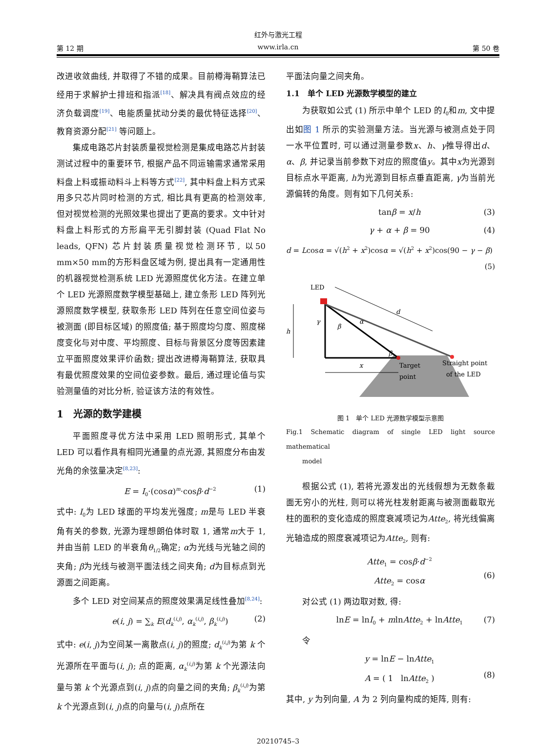红外与激光工程
第 12 期 www.irla.cn 第 50 卷
改进收敛曲线, 并取得了不错的成果。目前樽海鞘算法已经用于求解护士排班和指派<sup>[18]</sup>、解决具有阀点效应的经济负载调度<sup>[19]</sup>、电能质量扰动分类的最优特征选择<sup>[20]</sup>、教育资源分配<sup>[21]</sup> 等问题上。
集成电路芯片封装质量视觉检测是集成电路芯片封装测试过程中的重要环节, 根据产品不同运输需求通常采用料盘上料或振动料斗上料等方式<sup>[22]</sup>, 其中料盘上料方式采用多只芯片同时检测的方式, 相比具有更高的检测效率, 但对视觉检测的光照效果也提出了更高的要求。文中针对料盘上料形式的方形扁平无引脚封装 (Quad Flat No leads, QFN) 芯片封装质量视觉检测环节, 以50 mm×50 mm的方形料盘区域为例, 提出具有一定通用性的机器视觉检测系统 LED 光源照度优化方法。在建立单个 LED 光源照度数学模型基础上, 建立条形 LED 阵列光源照度数学模型, 获取条形 LED 阵列在任意空间位姿与被测面 (即目标区域) 的照度值; 基于照度均匀度、照度梯度变化与对中度、平均照度、目标与背景区分度等因素建立平面照度效果评价函数; 提出改进樽海鞘算法, 获取具有最优照度效果的空间位姿参数。最后, 通过理论值与实验测量值的对比分析, 验证该方法的有效性。
1　光源的数学建模
平面照度寻优方法中采用 LED 照明形式, 其单个 LED 可以看作具有相同光通量的点光源, 其照度分布由发光角的余弦量决定<sup>[8,23]</sup>:
E = I<sub>0</sub>·(cosα)<sup>m</sup>·cosβ·d<sup>−2</sup> (1)
式中: I<sub>0</sub>为 LED 球面的平均发光强度; m是与 LED 半衰角有关的参数, 光源为理想朗伯体时取 1, 通常m大于 1, 并由当前 LED 的半衰角θ<sub>1/2</sub>确定; α为光线与光轴之间的夹角; β为光线与被测平面法线之间夹角; d为目标点到光源面之间距离。
多个 LED 对空间某点的照度效果满足线性叠加<sup>[8,24]</sup>:
e(i, j) = ∑<sub>k</sub> E(d<sub>k</sub><sup>(i,j)</sup>, α<sub>k</sub><sup>(i,j)</sup>, β<sub>k</sub><sup>(i,j)</sup>) (2)
式中: e(i, j)为空间某一离散点(i, j)的照度; d<sub>k</sub><sup>(i,j)</sup>为第 k 个光源所在平面与(i, j); 点的距离, α<sub>k</sub><sup>(i,j)</sup>为第 k 个光源法向量与第 k 个光源点到(i, j)点的向量之间的夹角; β<sub>k</sub><sup>(i,j)</sup>为第 k 个光源点到(i, j)点的向量与(i, j)点所在
平面法向量之间夹角。
1.1　单个 LED 光源数学模型的建立
为获取如公式 (1) 所示中单个 LED 的I<sub>0</sub>和m, 文中提出如图 1 所示的实验测量方法。当光源与被测点处于同一水平位置时, 可以通过测量参数x、h、γ推导得出d、α、β, 并记录当前参数下对应的照度值y。其中x为光源到目标点水平距离, h为光源到目标点垂直距离, γ为当前光源偏转的角度。则有如下几何关系:
tanβ = x/h (3)
γ + α + β = 90 (4)
d = Lcosα = √(h<sup>2</sup> + x<sup>2</sup>)cosα = √(h<sup>2</sup> + x<sup>2</sup>)cos(90 − γ − β)
(5)
LED
d
h
x
γ
β
α
β
Target
point
Straight point
of the LED
图 1　单个 LED 光源数学模型示意图
Fig.1 Schematic diagram of single LED light source mathematical
model
根据公式 (1), 若将光源发出的光线假想为无数条截面无穷小的光柱, 则可以将光柱发射距离与被测面截取光柱的面积的变化造成的照度衰减项记为Atte<sub>2</sub>, 将光线偏离光轴造成的照度衰减项记为Atte<sub>2</sub>, 则有:
Atte<sub>1</sub> = cosβ·d<sup>−2</sup>
Atte<sub>2</sub> = cosα
(6)
对公式 (1) 两边取对数, 得:
lnE = lnI<sub>0</sub> + mlnAtte<sub>2</sub> + lnAtte<sub>1</sub> (7)
令
y = lnE − lnAtte<sub>1</sub>
A = ( 1 lnAtte<sub>2</sub> )
(8)
其中, y 为列向量, A 为 2 列向量构成的矩阵, 则有:
20210745–3